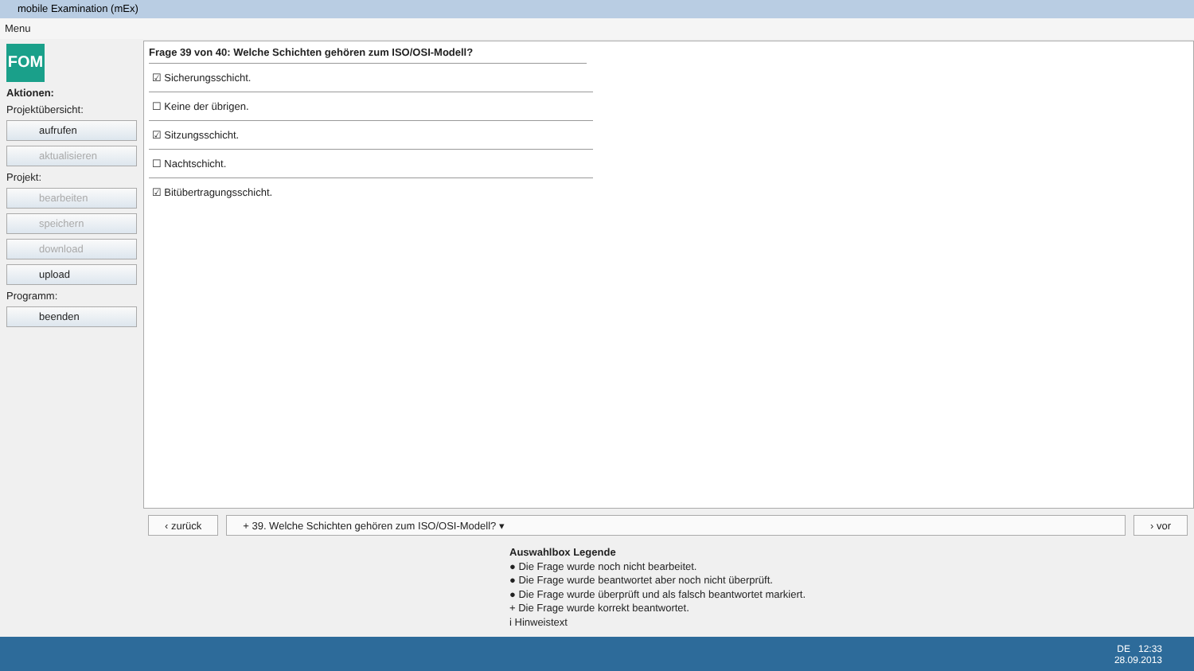mobile Examination (mEx)
Menu
FOM
Aktionen:
Projektübersicht:
aufrufen
aktualisieren
Projekt:
bearbeiten
speichern
download
upload
Programm:
beenden
Frage 39 von 40: Welche Schichten gehören zum ISO/OSI-Modell?
☑ Sicherungsschicht.
☐ Keine der übrigen.
☑ Sitzungsschicht.
☐ Nachtschicht.
☑ Bitübertragungsschicht.
‹ zurück + 39. Welche Schichten gehören zum ISO/OSI-Modell? ▾
› vor
Auswahlbox Legende
● Die Frage wurde noch nicht bearbeitet.
● Die Frage wurde beantwortet aber noch nicht überprüft.
● Die Frage wurde überprüft und als falsch beantwortet markiert.
+ Die Frage wurde korrekt beantwortet.
i Hinweistext
DE 12:33
28.09.2013